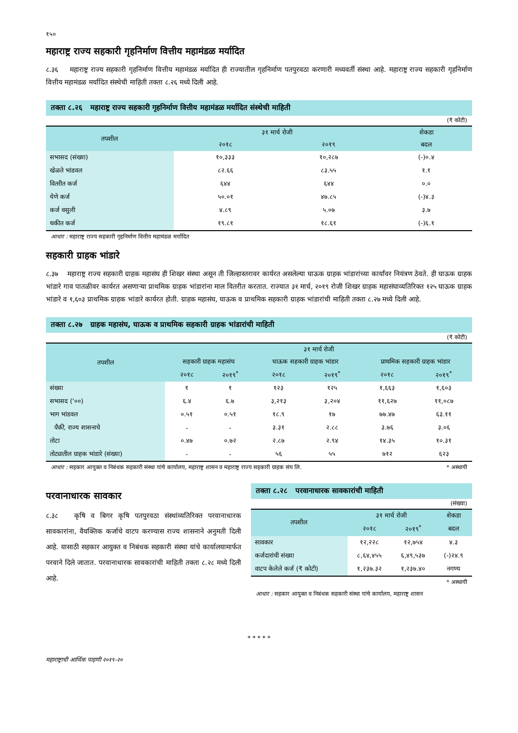१५०
महाराष्ट्र राज्य सहकारी गृहनिर्माण वित्तीय महामंडळ मर्यादित
८.३६ महाराष्ट्र राज्य सहकारी गृहनिर्माण वित्तीय महामंडळ मर्यादित ही राज्यातील गृहनिर्माण पतपुरवठा करणारी मध्यवर्ती संस्था आहे. महाराष्ट्र राज्य सहकारी गृहनिर्माण वित्तीय महामंडळ मर्यादित संस्थेची माहिती तक्ता ८.२६ मध्ये दिली आहे.
तक्ता ८.२६ महाराष्ट्र राज्य सहकारी गृहनिर्माण वित्तीय महामंडळ मर्यादित संस्थेची माहिती
(₹ कोटी)
| तपशील | ३१ मार्च रोजी | | शेकडा |
| --- | --- | --- | --- |
| | २०१८ | २०१९ | बदल |
| सभासद (संख्या) | १०,३३३ | १०,२८७ | (-)०.४ |
| खेळते भांडवल | ८२.६६ | ८३.५५ | १.१ |
| वितरीत कर्ज | ६४४ | ६४४ | ०.० |
| येणे कर्ज | ५०.०१ | ४७.८५ | (-)४.३ |
| कर्ज वसुली | ४.८९ | ५.०७ | ३.७ |
| थकीत कर्ज | १९.८१ | १८.६१ | (-)६.१ |
आधार : महाराष्ट्र राज्य सहकारी गृहनिर्माण वित्तीय महामंडळ मर्यादित
सहकारी ग्राहक भांडारे
८.३७ महाराष्ट्र राज्य सहकारी ग्राहक महासंघ ही शिखर संस्था असून ती जिल्हास्तरावर कार्यरत असलेल्या घाऊक ग्राहक भांडारांच्या कार्यांवर नियंत्रण ठेवते. ही घाऊक ग्राहक भांडारे गाव पातळीवर कार्यरत असणाऱ्या प्राथमिक ग्राहक भांडारांना माल वितरीत करतात. राज्यात ३१ मार्च, २०१९ रोजी शिखर ग्राहक महासंघाव्यतिरिक्त १२५ घाऊक ग्राहक भांडारे व १,६०३ प्राथमिक ग्राहक भांडारे कार्यरत होती. ग्राहक महासंघ, घाऊक व प्राथमिक सहकारी ग्राहक भांडारांची माहिती तक्ता ८.२७ मध्ये दिली आहे.
तक्ता ८.२७ ग्राहक महासंघ, घाऊक व प्राथमिक सहकारी ग्राहक भांडारांची माहिती
(₹ कोटी)
| तपशील | ३१ मार्च रोजी | | | | | |
| --- | --- | --- | --- | --- | --- | --- |
| | सहकारी ग्राहक महासंघ | | घाऊक सहकारी ग्राहक भांडार | | प्राथमिक सहकारी ग्राहक भांडार | |
| | २०१८ | २०१९<sup>*</sup> | २०१८ | २०१९<sup>*</sup> | २०१८ | २०१९<sup>*</sup> |
| संख्या | १ | १ | १२३ | १२५ | १,६६३ | १,६०३ |
| सभासद ('००) | ६.४ | ६.७ | ३,२१३ | ३,२०४ | ११,६२७ | ११,०८७ |
| भाग भांडवल | ०.५१ | ०.५१ | १८.९ | १७ | ७७.४७ | ६३.११ |
| पैकी, राज्य शासनाचे | - | - | ३.३१ | २.८८ | ३.७६ | ३.०६ |
| तोटा | ०.४७ | ०.७२ | २.८७ | २.९४ | १४.३५ | १०.३१ |
| तोट्यातील ग्राहक भांडारे (संख्या) | - | - | ५६ | ५५ | ७१२ | ६२३ |
आधार : सहकार आयुक्त व निबंधक सहकारी संस्था यांचे कार्यालय, महाराष्ट्र शासन व महाराष्ट्र राज्य सहकारी ग्राहक संघ लि. * अस्थायी
परवानाधारक सावकार
८.३८ कृषि व बिगर कृषि पतपुरवठा संस्थांव्यतिरिक्त परवानाधारक सावकारांना, वैयक्तिक कर्जाचे वाटप करण्यास राज्य शासनाने अनुमती दिली आहे. यासाठी सहकार आयुक्त व निबंधक सहकारी संस्था यांचे कार्यालयामार्फत परवाने दिले जातात. परवानाधारक सावकारांची माहिती तक्ता ८.२८ मध्ये दिली आहे.
तक्ता ८.२८ परवानाधारक सावकारांची माहिती
(संख्या)
| तपशील | ३१ मार्च रोजी | | शेकडा |
| --- | --- | --- | --- |
| | २०१८ | २०१९<sup>*</sup> | बदल |
| सावकार | १२,२२८ | १२,७५४ | ४.३ |
| कर्जदारांची संख्या | ८,६४,४५५ | ६,४९,५३७ | (-)२४.९ |
| वाटप केलेले कर्ज (₹ कोटी) | १,२३७.३२ | १,२३७.४० | नगण्य |
* अस्थायी
आधार : सहकार आयुक्त व निबंधक सहकारी संस्था यांचे कार्यालय, महाराष्ट्र शासन
* * * * *
महाराष्ट्राची आर्थिक पाहणी २०१९-२०